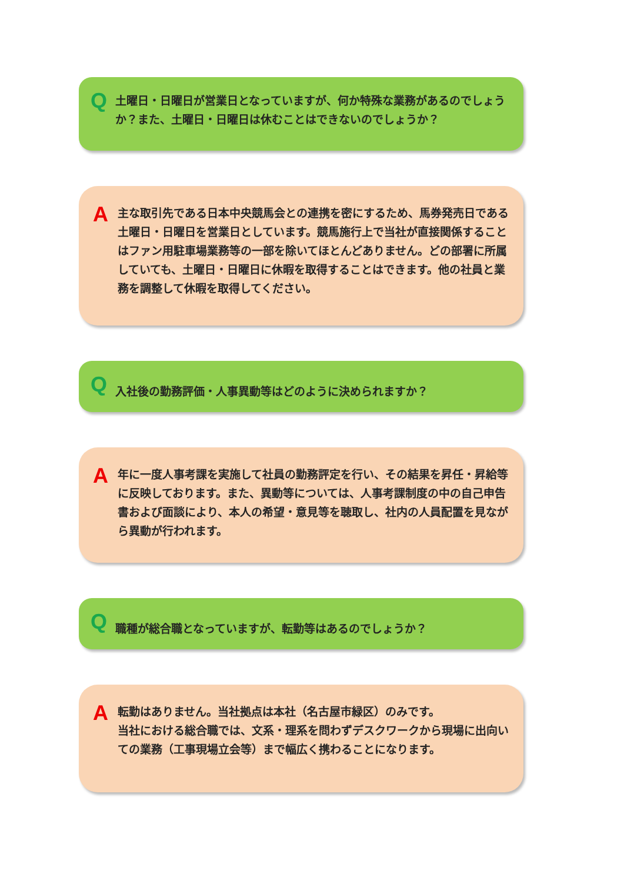Q 土曜日・日曜日が営業日となっていますが、何か特殊な業務があるのでしょうか？また、土曜日・日曜日は休むことはできないのでしょうか？
A 主な取引先である日本中央競馬会との連携を密にするため、馬券発売日である土曜日・日曜日を営業日としています。競馬施行上で当社が直接関係することはファン用駐車場業務等の一部を除いてほとんどありません。どの部署に所属していても、土曜日・日曜日に休暇を取得することはできます。他の社員と業務を調整して休暇を取得してください。
Q 入社後の勤務評価・人事異動等はどのように決められますか？
A 年に一度人事考課を実施して社員の勤務評定を行い、その結果を昇任・昇給等に反映しております。また、異動等については、人事考課制度の中の自己申告書および面談により、本人の希望・意見等を聴取し、社内の人員配置を見ながら異動が行われます。
Q 職種が総合職となっていますが、転勤等はあるのでしょうか？
A 転勤はありません。当社拠点は本社（名古屋市緑区）のみです。
当社における総合職では、文系・理系を問わずデスクワークから現場に出向いての業務（工事現場立会等）まで幅広く携わることになります。